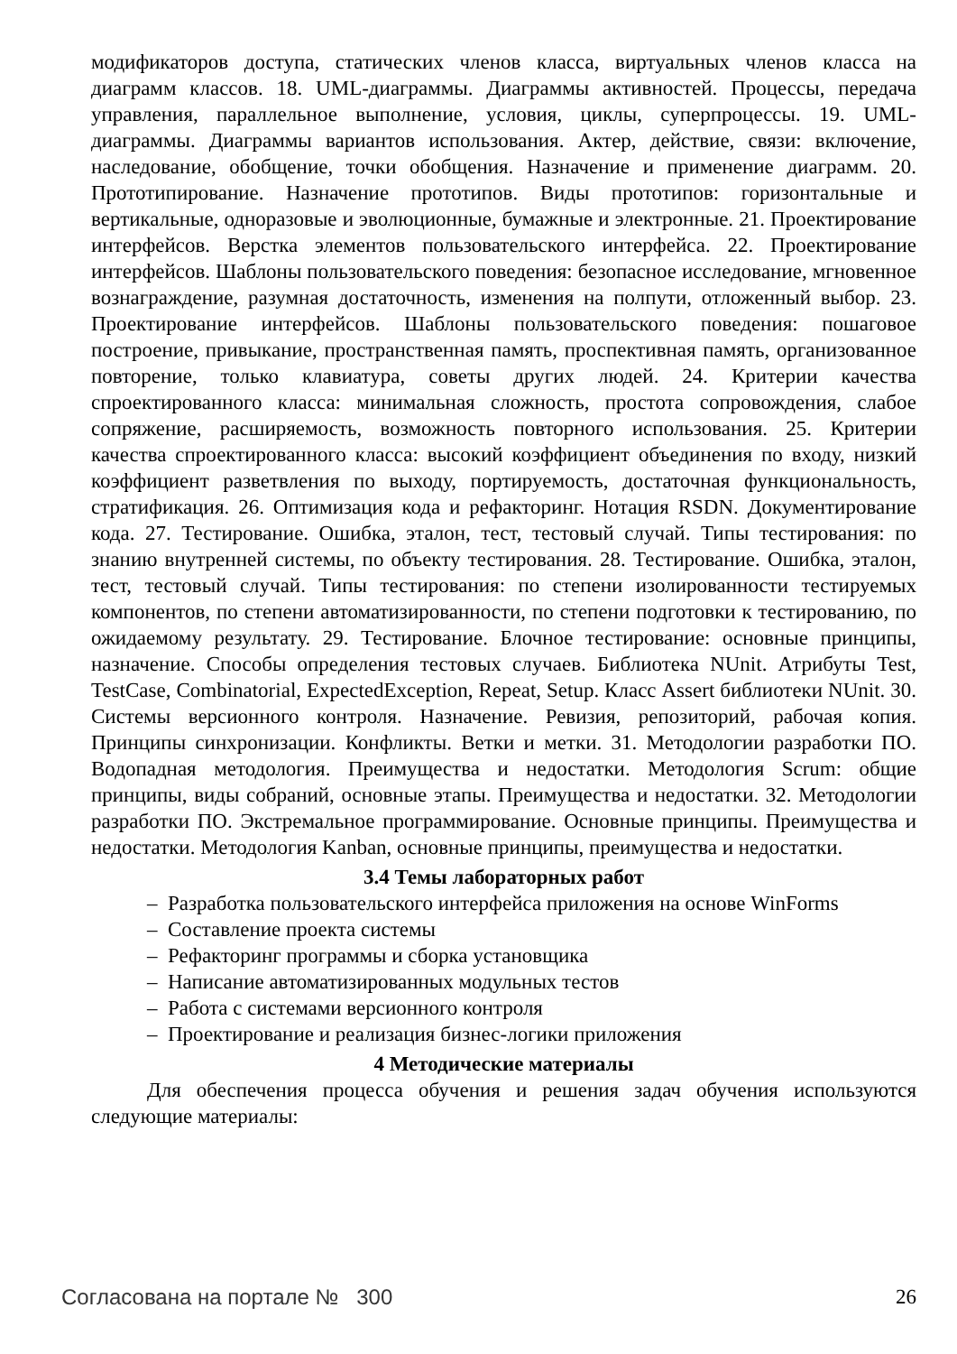модификаторов доступа, статических членов класса, виртуальных членов класса на диаграмм классов. 18. UML-диаграммы. Диаграммы активностей. Процессы, передача управления, параллельное выполнение, условия, циклы, суперпроцессы. 19. UML-диаграммы. Диаграммы вариантов использования. Актер, действие, связи: включение, наследование, обобщение, точки обобщения. Назначение и применение диаграмм. 20. Прототипирование. Назначение прототипов. Виды прототипов: горизонтальные и вертикальные, одноразовые и эволюционные, бумажные и электронные. 21. Проектирование интерфейсов. Верстка элементов пользовательского интерфейса. 22. Проектирование интерфейсов. Шаблоны пользовательского поведения: безопасное исследование, мгновенное вознаграждение, разумная достаточность, изменения на полпути, отложенный выбор. 23. Проектирование интерфейсов. Шаблоны пользовательского поведения: пошаговое построение, привыкание, пространственная память, проспективная память, организованное повторение, только клавиатура, советы других людей. 24. Критерии качества спроектированного класса: минимальная сложность, простота сопровождения, слабое сопряжение, расширяемость, возможность повторного использования. 25. Критерии качества спроектированного класса: высокий коэффициент объединения по входу, низкий коэффициент разветвления по выходу, портируемость, достаточная функциональность, стратификация. 26. Оптимизация кода и рефакторинг. Нотация RSDN. Документирование кода. 27. Тестирование. Ошибка, эталон, тест, тестовый случай. Типы тестирования: по знанию внутренней системы, по объекту тестирования. 28. Тестирование. Ошибка, эталон, тест, тестовый случай. Типы тестирования: по степени изолированности тестируемых компонентов, по степени автоматизированности, по степени подготовки к тестированию, по ожидаемому результату. 29. Тестирование. Блочное тестирование: основные принципы, назначение. Способы определения тестовых случаев. Библиотека NUnit. Атрибуты Test, TestCase, Combinatorial, ExpectedException, Repeat, Setup. Класс Assert библиотеки NUnit. 30. Системы версионного контроля. Назначение. Ревизия, репозиторий, рабочая копия. Принципы синхронизации. Конфликты. Ветки и метки. 31. Методологии разработки ПО. Водопадная методология. Преимущества и недостатки. Методология Scrum: общие принципы, виды собраний, основные этапы. Преимущества и недостатки. 32. Методологии разработки ПО. Экстремальное программирование. Основные принципы. Преимущества и недостатки. Методология Kanban, основные принципы, преимущества и недостатки.
3.4 Темы лабораторных работ
– Разработка пользовательского интерфейса приложения на основе WinForms
– Составление проекта системы
– Рефакторинг программы и сборка установщика
– Написание автоматизированных модульных тестов
– Работа с системами версионного контроля
– Проектирование и реализация бизнес-логики приложения
4 Методические материалы
Для обеспечения процесса обучения и решения задач обучения используются следующие материалы:
Согласована на портале № 300 26